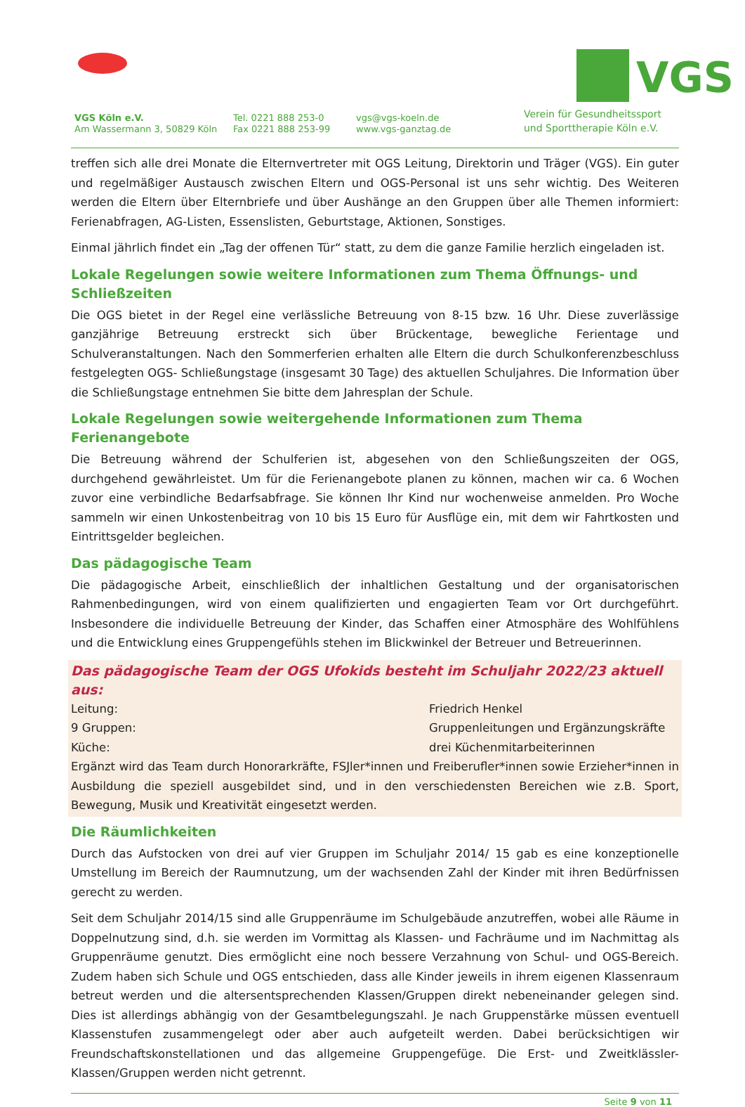VGS
VGS Köln e.V.
Am Wassermann 3, 50829 Köln
Tel. 0221 888 253-0
Fax 0221 888 253-99
vgs@vgs-koeln.de
www.vgs-ganztag.de
Verein für Gesundheitssport
und Sporttherapie Köln e.V.
treffen sich alle drei Monate die Elternvertreter mit OGS Leitung, Direktorin und Träger (VGS). Ein guter und regelmäßiger Austausch zwischen Eltern und OGS-Personal ist uns sehr wichtig. Des Weiteren werden die Eltern über Elternbriefe und über Aushänge an den Gruppen über alle Themen informiert: Ferienabfragen, AG-Listen, Essenslisten, Geburtstage, Aktionen, Sonstiges.
Einmal jährlich findet ein „Tag der offenen Tür“ statt, zu dem die ganze Familie herzlich eingeladen ist.
Lokale Regelungen sowie weitere Informationen zum Thema Öffnungs- und Schließzeiten
Die OGS bietet in der Regel eine verlässliche Betreuung von 8-15 bzw. 16 Uhr. Diese zuverlässige ganzjährige Betreuung erstreckt sich über Brückentage, bewegliche Ferientage und Schulveranstaltungen. Nach den Sommerferien erhalten alle Eltern die durch Schulkonferenzbeschluss festgelegten OGS- Schließungstage (insgesamt 30 Tage) des aktuellen Schuljahres. Die Information über die Schließungstage entnehmen Sie bitte dem Jahresplan der Schule.
Lokale Regelungen sowie weitergehende Informationen zum Thema Ferienangebote
Die Betreuung während der Schulferien ist, abgesehen von den Schließungszeiten der OGS, durchgehend gewährleistet. Um für die Ferienangebote planen zu können, machen wir ca. 6 Wochen zuvor eine verbindliche Bedarfsabfrage. Sie können Ihr Kind nur wochenweise anmelden. Pro Woche sammeln wir einen Unkostenbeitrag von 10 bis 15 Euro für Ausflüge ein, mit dem wir Fahrtkosten und Eintrittsgelder begleichen.
Das pädagogische Team
Die pädagogische Arbeit, einschließlich der inhaltlichen Gestaltung und der organisatorischen Rahmenbedingungen, wird von einem qualifizierten und engagierten Team vor Ort durchgeführt. Insbesondere die individuelle Betreuung der Kinder, das Schaffen einer Atmosphäre des Wohlfühlens und die Entwicklung eines Gruppengefühls stehen im Blickwinkel der Betreuer und Betreuerinnen.
Das pädagogische Team der OGS Ufokids besteht im Schuljahr 2022/23 aktuell aus:
| Leitung: | Friedrich Henkel |
| 9 Gruppen: | Gruppenleitungen und Ergänzungskräfte |
| Küche: | drei Küchenmitarbeiterinnen |
Ergänzt wird das Team durch Honorarkräfte, FSJler*innen und Freiberufler*innen sowie Erzieher*innen in Ausbildung die speziell ausgebildet sind, und in den verschiedensten Bereichen wie z.B. Sport, Bewegung, Musik und Kreativität eingesetzt werden.
Die Räumlichkeiten
Durch das Aufstocken von drei auf vier Gruppen im Schuljahr 2014/ 15 gab es eine konzeptionelle Umstellung im Bereich der Raumnutzung, um der wachsenden Zahl der Kinder mit ihren Bedürfnissen gerecht zu werden.
Seit dem Schuljahr 2014/15 sind alle Gruppenräume im Schulgebäude anzutreffen, wobei alle Räume in Doppelnutzung sind, d.h. sie werden im Vormittag als Klassen- und Fachräume und im Nachmittag als Gruppenräume genutzt. Dies ermöglicht eine noch bessere Verzahnung von Schul- und OGS-Bereich. Zudem haben sich Schule und OGS entschieden, dass alle Kinder jeweils in ihrem eigenen Klassenraum betreut werden und die altersentsprechenden Klassen/Gruppen direkt nebeneinander gelegen sind. Dies ist allerdings abhängig von der Gesamtbelegungszahl. Je nach Gruppenstärke müssen eventuell Klassenstufen zusammengelegt oder aber auch aufgeteilt werden. Dabei berücksichtigen wir Freundschaftskonstellationen und das allgemeine Gruppengefüge. Die Erst- und Zweitklässler-Klassen/Gruppen werden nicht getrennt.
Seite 9 von 11